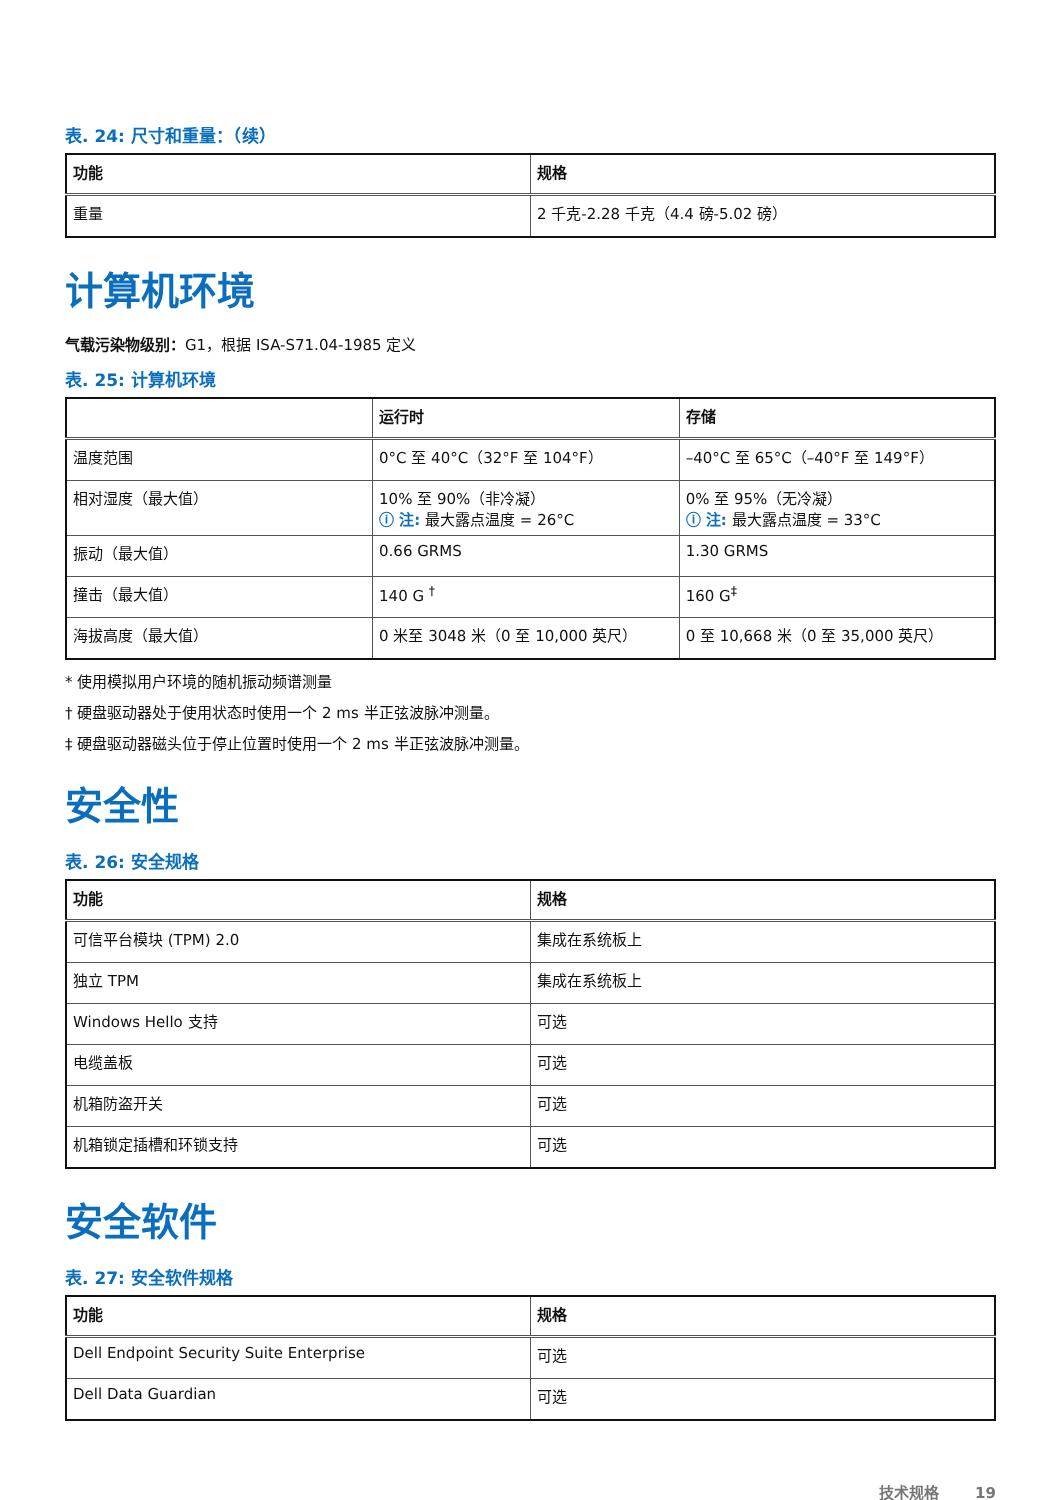表. 24: 尺寸和重量：（续）
| 功能 | 规格 |
| --- | --- |
| 重量 | 2 千克-2.28 千克（4.4 磅-5.02 磅） |
计算机环境
气载污染物级别：G1，根据 ISA-S71.04-1985 定义
表. 25: 计算机环境
| | 运行时 | 存储 |
| --- | --- | --- |
| 温度范围 | 0°C 至 40°C（32°F 至 104°F） | –40°C 至 65°C（–40°F 至 149°F） |
| 相对湿度（最大值） | 10% 至 90%（非冷凝） ⓘ 注: 最大露点温度 = 26°C | 0% 至 95%（无冷凝） ⓘ 注: 最大露点温度 = 33°C |
| 振动（最大值） | 0.66 GRMS | 1.30 GRMS |
| 撞击（最大值） | 140 G <sup>†</sup> | 160 G<sup>‡</sup> |
| 海拔高度（最大值） | 0 米至 3048 米（0 至 10,000 英尺） | 0 至 10,668 米（0 至 35,000 英尺） |
* 使用模拟用户环境的随机振动频谱测量
† 硬盘驱动器处于使用状态时使用一个 2 ms 半正弦波脉冲测量。
‡ 硬盘驱动器磁头位于停止位置时使用一个 2 ms 半正弦波脉冲测量。
安全性
表. 26: 安全规格
| 功能 | 规格 |
| --- | --- |
| 可信平台模块 (TPM) 2.0 | 集成在系统板上 |
| 独立 TPM | 集成在系统板上 |
| Windows Hello 支持 | 可选 |
| 电缆盖板 | 可选 |
| 机箱防盗开关 | 可选 |
| 机箱锁定插槽和环锁支持 | 可选 |
安全软件
表. 27: 安全软件规格
| 功能 | 规格 |
| --- | --- |
| Dell Endpoint Security Suite Enterprise | 可选 |
| Dell Data Guardian | 可选 |
技术规格 19